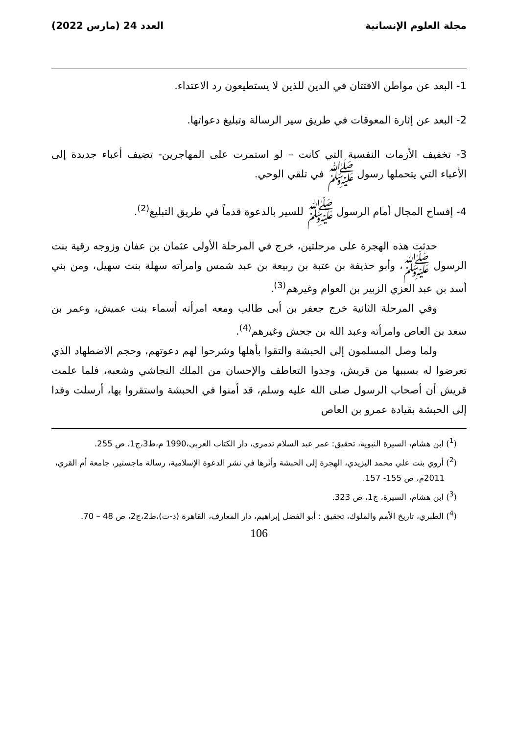مجلة العلوم الإنسانية العدد 24 (مارس 2022)
1- البعد عن مواطن الافتتان في الدين للذين لا يستطيعون رد الاعتداء.
2- البعد عن إثارة المعوقات في طريق سير الرسالة وتبليغ دعواتها.
3- تخفيف الأزمات النفسية التي كانت – لو استمرت على المهاجرين- تضيف أعباء جديدة إلى الأعباء التي يتحملها رسول ﷺ في تلقي الوحي.
4- إفساح المجال أمام الرسول ﷺ للسير بالدعوة قدماً في طريق التبليغ<sup>(2)</sup>.
حدثت هذه الهجرة على مرحلتين، خرج في المرحلة الأولى عثمان بن عفان وزوجه رقية بنت الرسول ﷺ، وأبو حذيفة بن عتبة بن ربيعة بن عبد شمس وامرأته سهلة بنت سهيل، ومن بني أسد بن عبد العزي الزبير بن العوام وغيرهم<sup>(3)</sup>.
وفي المرحلة الثانية خرج جعفر بن أبى طالب ومعه امرأته أسماء بنت عميش، وعمر بن سعد بن العاص وامرأته وعبد الله بن جحش وغيرهم<sup>(4)</sup>.
ولما وصل المسلمون إلى الحبشة والتقوا بأهلها وشرحوا لهم دعوتهم، وحجم الاضطهاد الذي تعرضوا له بسببها من قريش، وجدوا التعاطف والإحسان من الملك النجاشي وشعبه، فلما علمت قريش أن أصحاب الرسول صلى الله عليه وسلم، قد أمنوا في الحبشة واستقروا بها، أرسلت وفدا إلى الحبشة بقيادة عمرو بن العاص
(<sup>1</sup>) ابن هشام، السيرة النبوية، تحقيق: عمر عبد السلام تدمري، دار الكتاب العربي،1990 م،ط3،ج1، ص 255.
(<sup>2</sup>) أروي بنت علي محمد اليزيدي، الهجرة إلى الحبشة وأثرها في نشر الدعوة الإسلامية، رسالة ماجستير، جامعة أم القري، 2011م، ص 155- 157.
(<sup>3</sup>) ابن هشام، السيرة، ج1، ص 323.
(<sup>4</sup>) الطبري، تاريخ الأمم والملوك، تحقيق : أبو الفضل إبراهيم، دار المعارف، القاهرة (د-ت)،ط2،ج2، ص 48 – 70.
106